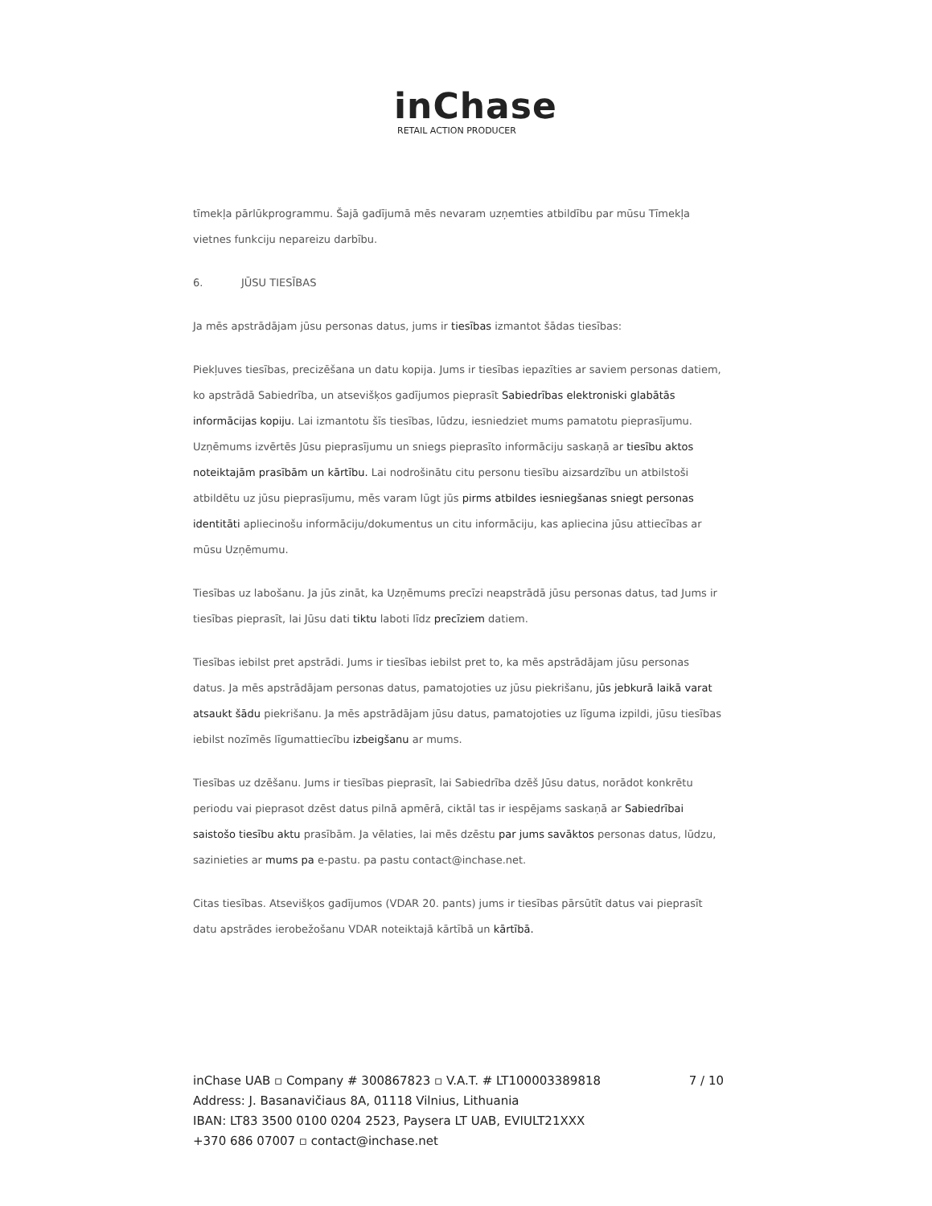inChase
RETAIL ACTION PRODUCER
tīmekļa pārlūkprogrammu. Šajā gadījumā mēs nevaram uzņemties atbildību par mūsu Tīmekļa vietnes funkciju nepareizu darbību.
6. JŪSU TIESĪBAS
Ja mēs apstrādājam jūsu personas datus, jums ir tiesības izmantot šādas tiesības:
Piekļuves tiesības, precizēšana un datu kopija. Jums ir tiesības iepazīties ar saviem personas datiem, ko apstrādā Sabiedrība, un atsevišķos gadījumos pieprasīt Sabiedrības elektroniski glabātās informācijas kopiju. Lai izmantotu šīs tiesības, lūdzu, iesniedziet mums pamatotu pieprasījumu. Uzņēmums izvērtēs Jūsu pieprasījumu un sniegs pieprasīto informāciju saskaņā ar tiesību aktos noteiktajām prasībām un kārtību. Lai nodrošinātu citu personu tiesību aizsardzību un atbilstoši atbildētu uz jūsu pieprasījumu, mēs varam lūgt jūs pirms atbildes iesniegšanas sniegt personas identitāti apliecinošu informāciju/dokumentus un citu informāciju, kas apliecina jūsu attiecības ar mūsu Uzņēmumu.
Tiesības uz labošanu. Ja jūs zināt, ka Uzņēmums precīzi neapstrādā jūsu personas datus, tad Jums ir tiesības pieprasīt, lai Jūsu dati tiktu laboti līdz precīziem datiem.
Tiesības iebilst pret apstrādi. Jums ir tiesības iebilst pret to, ka mēs apstrādājam jūsu personas datus. Ja mēs apstrādājam personas datus, pamatojoties uz jūsu piekrišanu, jūs jebkurā laikā varat atsaukt šādu piekrišanu. Ja mēs apstrādājam jūsu datus, pamatojoties uz līguma izpildi, jūsu tiesības iebilst nozīmēs līgumattiecību izbeigšanu ar mums.
Tiesības uz dzēšanu. Jums ir tiesības pieprasīt, lai Sabiedrība dzēš Jūsu datus, norādot konkrētu periodu vai pieprasot dzēst datus pilnā apmērā, ciktāl tas ir iespējams saskaņā ar Sabiedrībai saistošo tiesību aktu prasībām. Ja vēlaties, lai mēs dzēstu par jums savāktos personas datus, lūdzu, sazinieties ar mums pa e-pastu. pa pastu contact@inchase.net.
Citas tiesības. Atsevišķos gadījumos (VDAR 20. pants) jums ir tiesības pārsūtīt datus vai pieprasīt datu apstrādes ierobežošanu VDAR noteiktajā kārtībā un kārtībā.
7 / 10 inChase UAB ▫ Company # 300867823 ▫ V.A.T. # LT100003389818
Address: J. Basanavičiaus 8A, 01118 Vilnius, Lithuania
IBAN: LT83 3500 0100 0204 2523, Paysera LT UAB, EVIULT21XXX
+370 686 07007 ▫ contact@inchase.net